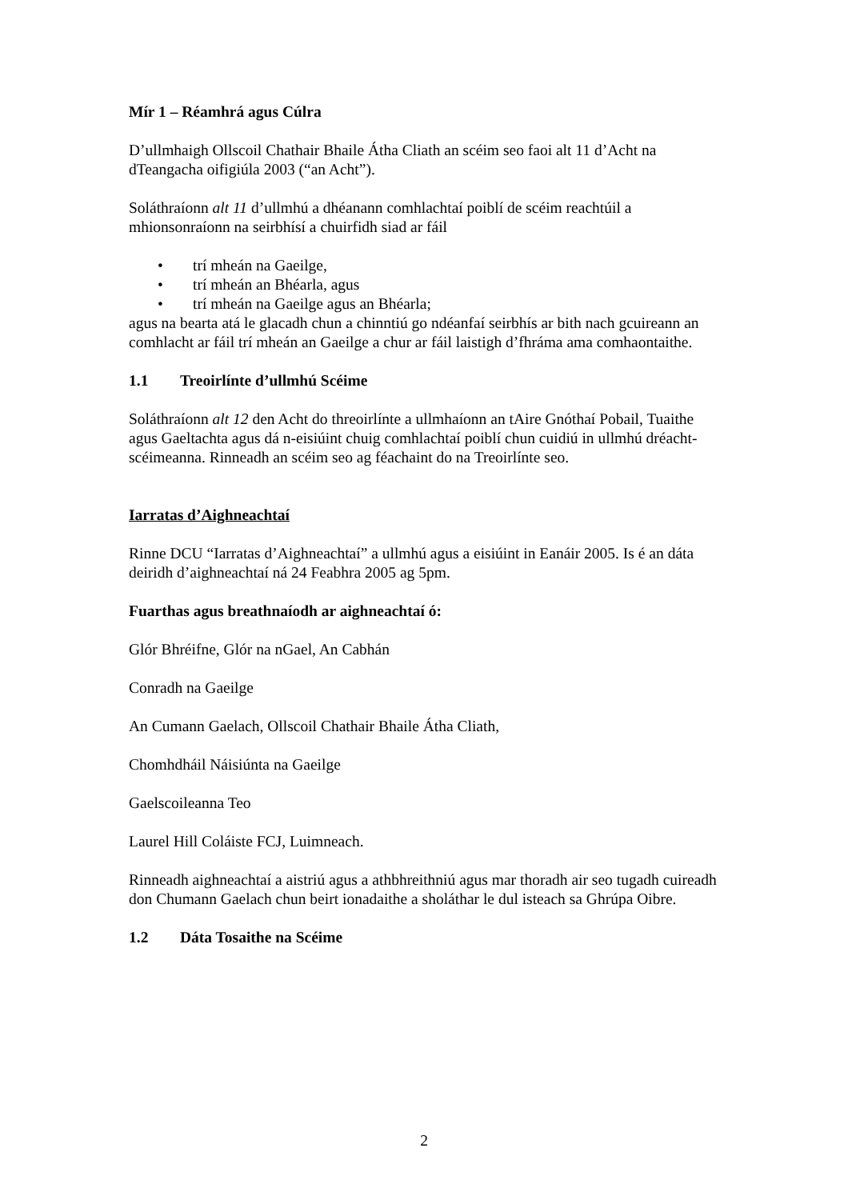Mír 1 – Réamhrá agus Cúlra
D’ullmhaigh Ollscoil Chathair Bhaile Átha Cliath an scéim seo faoi alt 11 d’Acht na dTeangacha oifigiúla 2003 (“an Acht”).
Soláthraíonn alt 11 d’ullmhú a dhéanann comhlachtaí poiblí de scéim reachtúil a mhionsonraíonn na seirbhísí a chuirfidh siad ar fáil
• trí mheán na Gaeilge,
• trí mheán an Bhéarla, agus
• trí mheán na Gaeilge agus an Bhéarla;
agus na bearta atá le glacadh chun a chinntiú go ndéanfaí seirbhís ar bith nach gcuireann an comhlacht ar fáil trí mheán an Gaeilge a chur ar fáil laistigh d’fhráma ama comhaontaithe.
1.1 Treoirlínte d’ullmhú Scéime
Soláthraíonn alt 12 den Acht do threoirlínte a ullmhaíonn an tAire Gnóthaí Pobail, Tuaithe agus Gaeltachta agus dá n-eisiúint chuig comhlachtaí poiblí chun cuidiú in ullmhú dréacht-scéimeanna. Rinneadh an scéim seo ag féachaint do na Treoirlínte seo.
Iarratas d’Aighneachtaí
Rinne DCU “Iarratas d’Aighneachtaí” a ullmhú agus a eisiúint in Eanáir 2005. Is é an dáta deiridh d’aighneachtaí ná 24 Feabhra 2005 ag 5pm.
Fuarthas agus breathnaíodh ar aighneachtaí ó:
Glór Bhréifne, Glór na nGael, An Cabhán
Conradh na Gaeilge
An Cumann Gaelach, Ollscoil Chathair Bhaile Átha Cliath,
Chomhdháil Náisiúnta na Gaeilge
Gaelscoileanna Teo
Laurel Hill Coláiste FCJ, Luimneach.
Rinneadh aighneachtaí a aistriú agus a athbhreithniú agus mar thoradh air seo tugadh cuireadh don Chumann Gaelach chun beirt ionadaithe a sholáthar le dul isteach sa Ghrúpa Oibre.
1.2 Dáta Tosaithe na Scéime
2